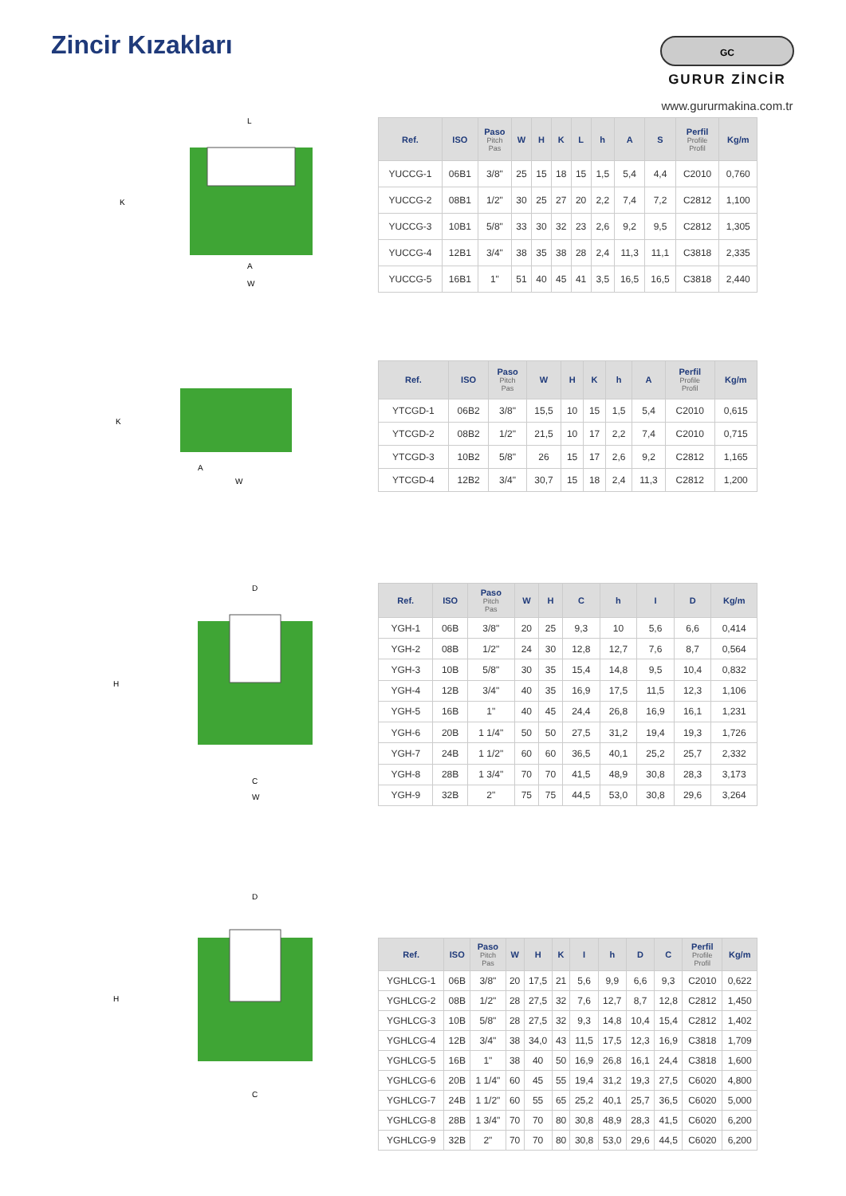Zincir Kızakları
GC
GURUR ZİNCİR
www.gururmakina.com.tr
L
W
A
K
| Ref. | ISO | Paso Pitch Pas | W | H | K | L | h | A | S | Perfil Profile Profil | Kg/m |
| --- | --- | --- | --- | --- | --- | --- | --- | --- | --- | --- | --- |
| YUCCG-1 | 06B1 | 3/8" | 25 | 15 | 18 | 15 | 1,5 | 5,4 | 4,4 | C2010 | 0,760 |
| YUCCG-2 | 08B1 | 1/2" | 30 | 25 | 27 | 20 | 2,2 | 7,4 | 7,2 | C2812 | 1,100 |
| YUCCG-3 | 10B1 | 5/8" | 33 | 30 | 32 | 23 | 2,6 | 9,2 | 9,5 | C2812 | 1,305 |
| YUCCG-4 | 12B1 | 3/4" | 38 | 35 | 38 | 28 | 2,4 | 11,3 | 11,1 | C3818 | 2,335 |
| YUCCG-5 | 16B1 | 1" | 51 | 40 | 45 | 41 | 3,5 | 16,5 | 16,5 | C3818 | 2,440 |
W
A
K
| Ref. | ISO | Paso Pitch Pas | W | H | K | h | A | Perfil Profile Profil | Kg/m |
| --- | --- | --- | --- | --- | --- | --- | --- | --- | --- |
| YTCGD-1 | 06B2 | 3/8" | 15,5 | 10 | 15 | 1,5 | 5,4 | C2010 | 0,615 |
| YTCGD-2 | 08B2 | 1/2" | 21,5 | 10 | 17 | 2,2 | 7,4 | C2010 | 0,715 |
| YTCGD-3 | 10B2 | 5/8" | 26 | 15 | 17 | 2,6 | 9,2 | C2812 | 1,165 |
| YTCGD-4 | 12B2 | 3/4" | 30,7 | 15 | 18 | 2,4 | 11,3 | C2812 | 1,200 |
D
C
W
H
| Ref. | ISO | Paso Pitch Pas | W | H | C | h | I | D | Kg/m |
| --- | --- | --- | --- | --- | --- | --- | --- | --- | --- |
| YGH-1 | 06B | 3/8" | 20 | 25 | 9,3 | 10 | 5,6 | 6,6 | 0,414 |
| YGH-2 | 08B | 1/2" | 24 | 30 | 12,8 | 12,7 | 7,6 | 8,7 | 0,564 |
| YGH-3 | 10B | 5/8" | 30 | 35 | 15,4 | 14,8 | 9,5 | 10,4 | 0,832 |
| YGH-4 | 12B | 3/4" | 40 | 35 | 16,9 | 17,5 | 11,5 | 12,3 | 1,106 |
| YGH-5 | 16B | 1" | 40 | 45 | 24,4 | 26,8 | 16,9 | 16,1 | 1,231 |
| YGH-6 | 20B | 1 1/4" | 50 | 50 | 27,5 | 31,2 | 19,4 | 19,3 | 1,726 |
| YGH-7 | 24B | 1 1/2" | 60 | 60 | 36,5 | 40,1 | 25,2 | 25,7 | 2,332 |
| YGH-8 | 28B | 1 3/4" | 70 | 70 | 41,5 | 48,9 | 30,8 | 28,3 | 3,173 |
| YGH-9 | 32B | 2" | 75 | 75 | 44,5 | 53,0 | 30,8 | 29,6 | 3,264 |
D
C
H
| Ref. | ISO | Paso Pitch Pas | W | H | K | I | h | D | C | Perfil Profile Profil | Kg/m |
| --- | --- | --- | --- | --- | --- | --- | --- | --- | --- | --- | --- |
| YGHLCG-1 | 06B | 3/8" | 20 | 17,5 | 21 | 5,6 | 9,9 | 6,6 | 9,3 | C2010 | 0,622 |
| YGHLCG-2 | 08B | 1/2" | 28 | 27,5 | 32 | 7,6 | 12,7 | 8,7 | 12,8 | C2812 | 1,450 |
| YGHLCG-3 | 10B | 5/8" | 28 | 27,5 | 32 | 9,3 | 14,8 | 10,4 | 15,4 | C2812 | 1,402 |
| YGHLCG-4 | 12B | 3/4" | 38 | 34,0 | 43 | 11,5 | 17,5 | 12,3 | 16,9 | C3818 | 1,709 |
| YGHLCG-5 | 16B | 1" | 38 | 40 | 50 | 16,9 | 26,8 | 16,1 | 24,4 | C3818 | 1,600 |
| YGHLCG-6 | 20B | 1 1/4" | 60 | 45 | 55 | 19,4 | 31,2 | 19,3 | 27,5 | C6020 | 4,800 |
| YGHLCG-7 | 24B | 1 1/2" | 60 | 55 | 65 | 25,2 | 40,1 | 25,7 | 36,5 | C6020 | 5,000 |
| YGHLCG-8 | 28B | 1 3/4" | 70 | 70 | 80 | 30,8 | 48,9 | 28,3 | 41,5 | C6020 | 6,200 |
| YGHLCG-9 | 32B | 2" | 70 | 70 | 80 | 30,8 | 53,0 | 29,6 | 44,5 | C6020 | 6,200 |